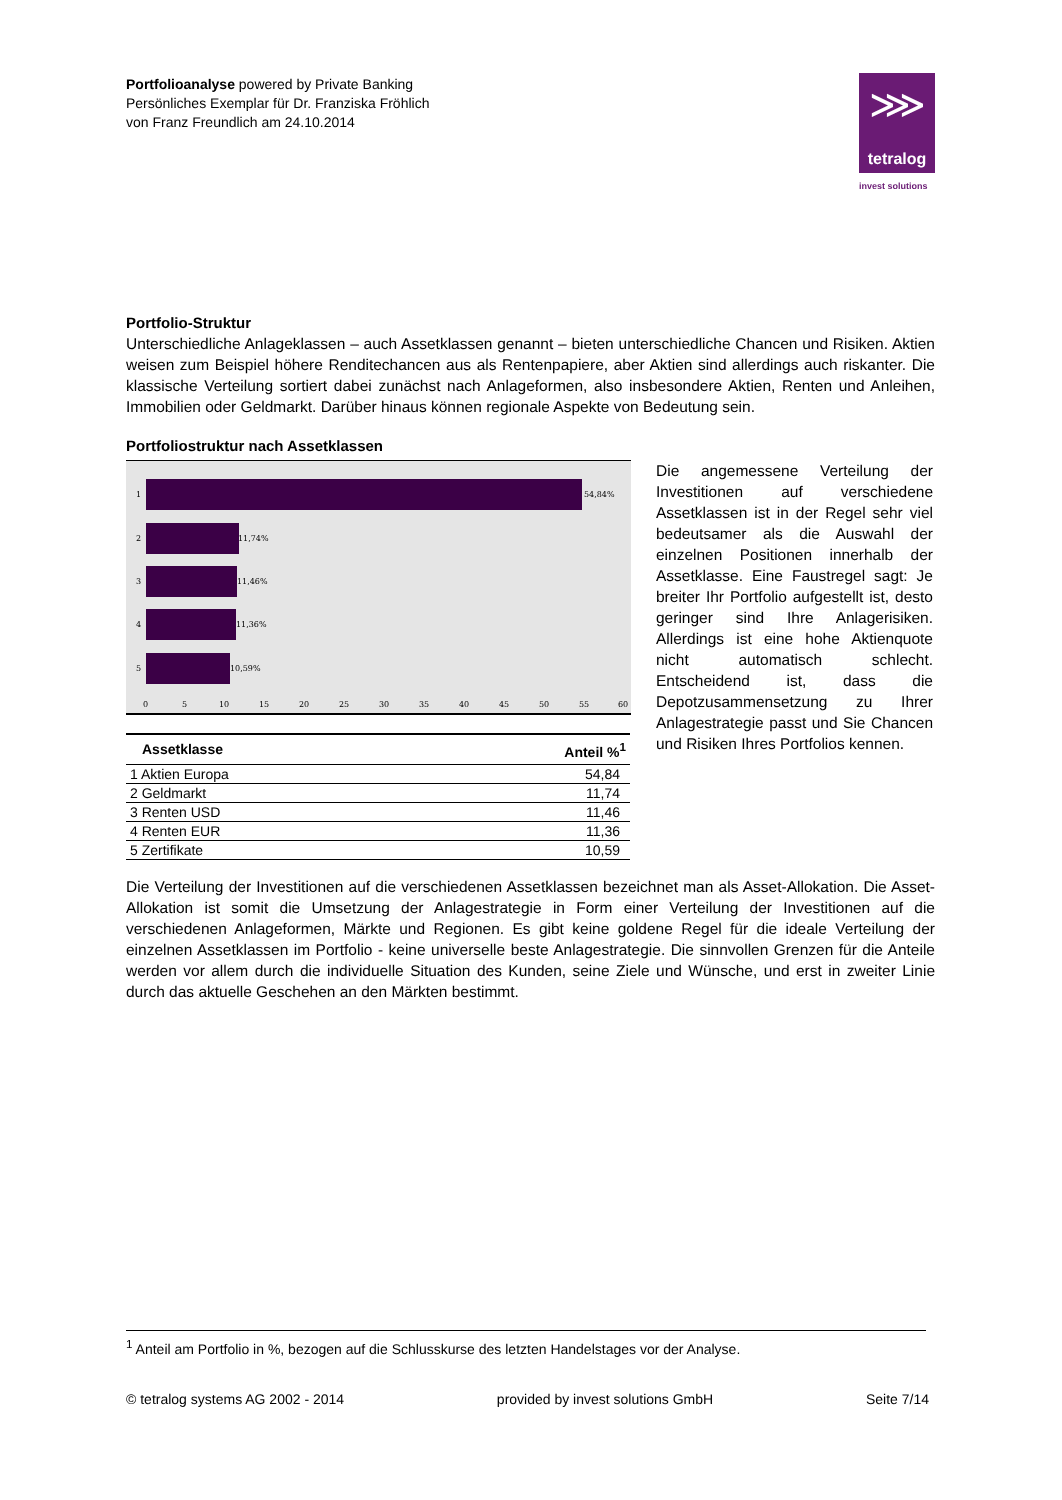Portfolioanalyse powered by Private Banking
Persönliches Exemplar für Dr. Franziska Fröhlich
von Franz Freundlich am 24.10.2014
⋙
tetralog
invest solutions
Portfolio-Struktur
Unterschiedliche Anlageklassen – auch Assetklassen genannt – bieten unterschiedliche Chancen und Risiken. Aktien weisen zum Beispiel höhere Renditechancen aus als Rentenpapiere, aber Aktien sind allerdings auch riskanter. Die klassische Verteilung sortiert dabei zunächst nach Anlageformen, also insbesondere Aktien, Renten und Anleihen, Immobilien oder Geldmarkt. Darüber hinaus können regionale Aspekte von Bedeutung sein.
Portfoliostruktur nach Assetklassen
54,84%
11,74%
11,46%
11,36%
10,59%
1
2
3
4
5
0
5
10
15
20
25
30
35
40
45
50
55
60
| Assetklasse | Anteil %<sup>1</sup> |
| --- | --- |
| 1 Aktien Europa | 54,84 |
| 2 Geldmarkt | 11,74 |
| 3 Renten USD | 11,46 |
| 4 Renten EUR | 11,36 |
| 5 Zertifikate | 10,59 |
Die angemessene Verteilung der Investitionen auf verschiedene Assetklassen ist in der Regel sehr viel bedeutsamer als die Auswahl der einzelnen Positionen innerhalb der Assetklasse. Eine Faustregel sagt: Je breiter Ihr Portfolio aufgestellt ist, desto geringer sind Ihre Anlagerisiken. Allerdings ist eine hohe Aktienquote nicht automatisch schlecht. Entscheidend ist, dass die Depotzusammensetzung zu Ihrer Anlagestrategie passt und Sie Chancen und Risiken Ihres Portfolios kennen.
Die Verteilung der Investitionen auf die verschiedenen Assetklassen bezeichnet man als Asset-Allokation. Die Asset-Allokation ist somit die Umsetzung der Anlagestrategie in Form einer Verteilung der Investitionen auf die verschiedenen Anlageformen, Märkte und Regionen. Es gibt keine goldene Regel für die ideale Verteilung der einzelnen Assetklassen im Portfolio - keine universelle beste Anlagestrategie. Die sinnvollen Grenzen für die Anteile werden vor allem durch die individuelle Situation des Kunden, seine Ziele und Wünsche, und erst in zweiter Linie durch das aktuelle Geschehen an den Märkten bestimmt.
<sup>1</sup> Anteil am Portfolio in %, bezogen auf die Schlusskurse des letzten Handelstages vor der Analyse.
© tetralog systems AG 2002 - 2014 provided by invest solutions GmbH Seite 7/14